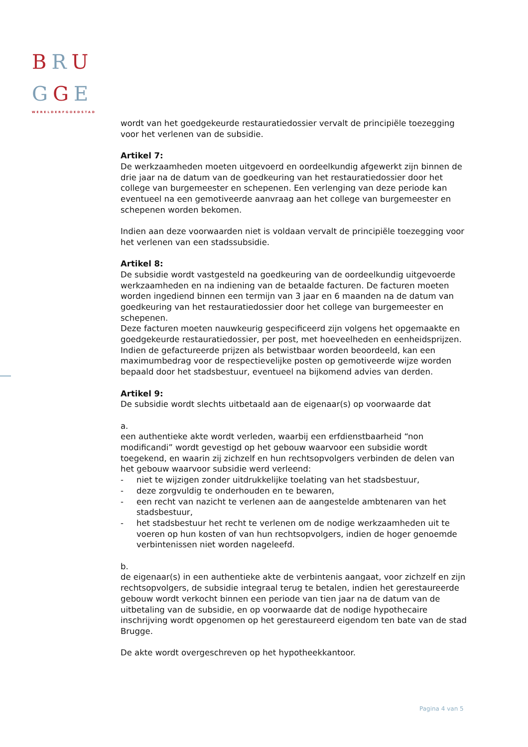BRU
GGE
WERELDERFGOEDSTAD
wordt van het goedgekeurde restauratiedossier vervalt de principiële toezegging voor het verlenen van de subsidie.
Artikel 7:
De werkzaamheden moeten uitgevoerd en oordeelkundig afgewerkt zijn binnen de drie jaar na de datum van de goedkeuring van het restauratiedossier door het college van burgemeester en schepenen. Een verlenging van deze periode kan eventueel na een gemotiveerde aanvraag aan het college van burgemeester en schepenen worden bekomen.
Indien aan deze voorwaarden niet is voldaan vervalt de principiële toezegging voor het verlenen van een stadssubsidie.
Artikel 8:
De subsidie wordt vastgesteld na goedkeuring van de oordeelkundig uitgevoerde werkzaamheden en na indiening van de betaalde facturen. De facturen moeten worden ingediend binnen een termijn van 3 jaar en 6 maanden na de datum van goedkeuring van het restauratiedossier door het college van burgemeester en schepenen.
Deze facturen moeten nauwkeurig gespecificeerd zijn volgens het opgemaakte en goedgekeurde restauratiedossier, per post, met hoeveelheden en eenheidsprijzen. Indien de gefactureerde prijzen als betwistbaar worden beoordeeld, kan een maximumbedrag voor de respectievelijke posten op gemotiveerde wijze worden bepaald door het stadsbestuur, eventueel na bijkomend advies van derden.
Artikel 9:
De subsidie wordt slechts uitbetaald aan de eigenaar(s) op voorwaarde dat
a.
een authentieke akte wordt verleden, waarbij een erfdienstbaarheid “non modificandi” wordt gevestigd op het gebouw waarvoor een subsidie wordt toegekend, en waarin zij zichzelf en hun rechtsopvolgers verbinden de delen van het gebouw waarvoor subsidie werd verleend:
- niet te wijzigen zonder uitdrukkelijke toelating van het stadsbestuur,
- deze zorgvuldig te onderhouden en te bewaren,
- een recht van nazicht te verlenen aan de aangestelde ambtenaren van het stadsbestuur,
- het stadsbestuur het recht te verlenen om de nodige werkzaamheden uit te voeren op hun kosten of van hun rechtsopvolgers, indien de hoger genoemde verbintenissen niet worden nageleefd.
b.
de eigenaar(s) in een authentieke akte de verbintenis aangaat, voor zichzelf en zijn rechtsopvolgers, de subsidie integraal terug te betalen, indien het gerestaureerde gebouw wordt verkocht binnen een periode van tien jaar na de datum van de uitbetaling van de subsidie, en op voorwaarde dat de nodige hypothecaire inschrijving wordt opgenomen op het gerestaureerd eigendom ten bate van de stad Brugge.
De akte wordt overgeschreven op het hypotheekkantoor.
Pagina 4 van 5